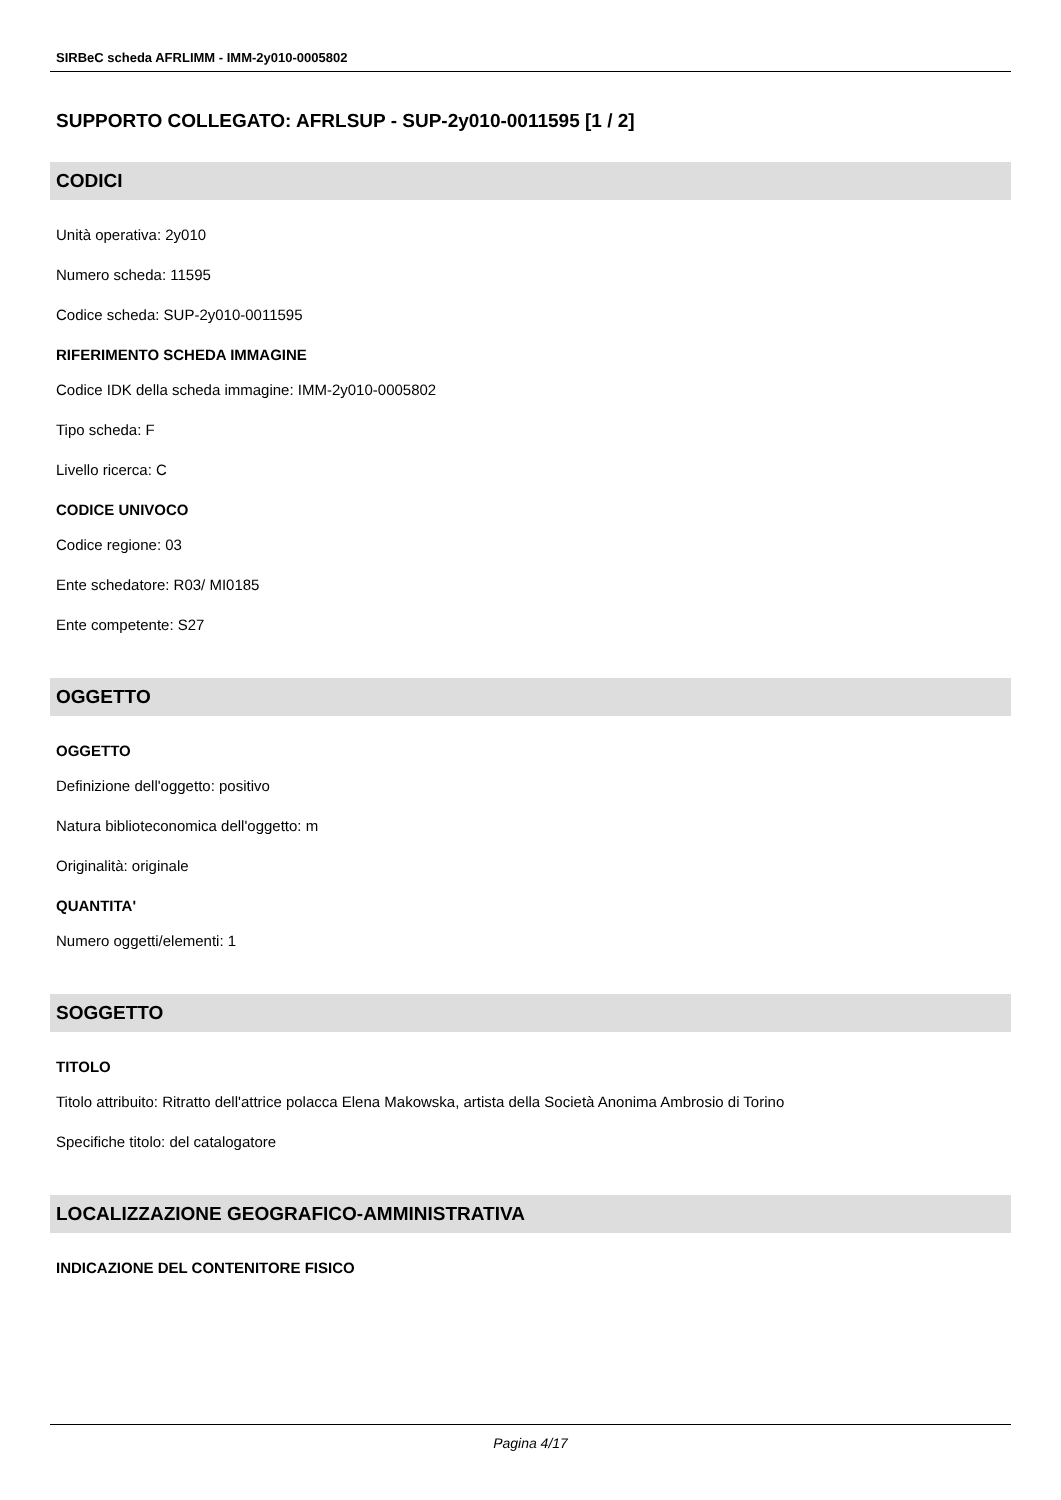SIRBeC scheda AFRLIMM - IMM-2y010-0005802
SUPPORTO COLLEGATO: AFRLSUP - SUP-2y010-0011595 [1 / 2]
CODICI
Unità operativa: 2y010
Numero scheda: 11595
Codice scheda: SUP-2y010-0011595
RIFERIMENTO SCHEDA IMMAGINE
Codice IDK della scheda immagine: IMM-2y010-0005802
Tipo scheda: F
Livello ricerca: C
CODICE UNIVOCO
Codice regione: 03
Ente schedatore: R03/ MI0185
Ente competente: S27
OGGETTO
OGGETTO
Definizione dell'oggetto: positivo
Natura biblioteconomica dell'oggetto: m
Originalità: originale
QUANTITA'
Numero oggetti/elementi: 1
SOGGETTO
TITOLO
Titolo attribuito: Ritratto dell'attrice polacca Elena Makowska, artista della Società Anonima Ambrosio di Torino
Specifiche titolo: del catalogatore
LOCALIZZAZIONE GEOGRAFICO-AMMINISTRATIVA
INDICAZIONE DEL CONTENITORE FISICO
Pagina 4/17